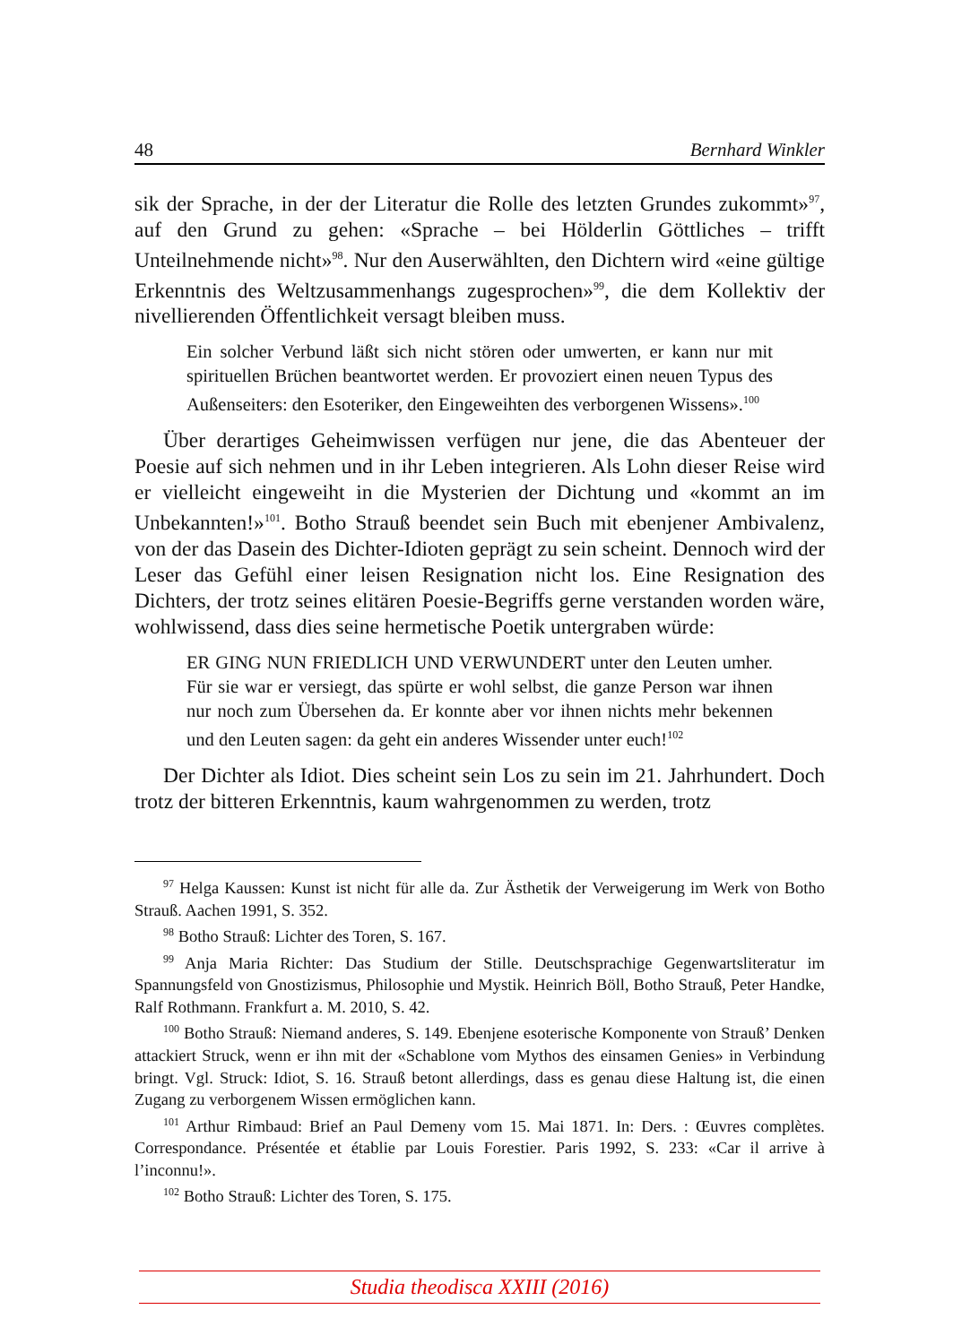48 Bernhard Winkler
sik der Sprache, in der der Literatur die Rolle des letzten Grundes zukommt»<sup>97</sup>, auf den Grund zu gehen: «Sprache – bei Hölderlin Göttliches – trifft Unteilnehmende nicht»<sup>98</sup>. Nur den Auserwählten, den Dichtern wird «eine gültige Erkenntnis des Weltzusammenhangs zugesprochen»<sup>99</sup>, die dem Kollektiv der nivellierenden Öffentlichkeit versagt bleiben muss.
Ein solcher Verbund läßt sich nicht stören oder umwerten, er kann nur mit spirituellen Brüchen beantwortet werden. Er provoziert einen neuen Typus des Außenseiters: den Esoteriker, den Eingeweihten des verborgenen Wissens».<sup>100</sup>
Über derartiges Geheimwissen verfügen nur jene, die das Abenteuer der Poesie auf sich nehmen und in ihr Leben integrieren. Als Lohn dieser Reise wird er vielleicht eingeweiht in die Mysterien der Dichtung und «kommt an im Unbekannten!»<sup>101</sup>. Botho Strauß beendet sein Buch mit ebenjener Ambivalenz, von der das Dasein des Dichter-Idioten geprägt zu sein scheint. Dennoch wird der Leser das Gefühl einer leisen Resignation nicht los. Eine Resignation des Dichters, der trotz seines elitären Poesie-Begriffs gerne verstanden worden wäre, wohlwissend, dass dies seine hermetische Poetik untergraben würde:
ER GING NUN FRIEDLICH UND VERWUNDERT unter den Leuten umher. Für sie war er versiegt, das spürte er wohl selbst, die ganze Person war ihnen nur noch zum Übersehen da. Er konnte aber vor ihnen nichts mehr bekennen und den Leuten sagen: da geht ein anderes Wissender unter euch!<sup>102</sup>
Der Dichter als Idiot. Dies scheint sein Los zu sein im 21. Jahrhundert. Doch trotz der bitteren Erkenntnis, kaum wahrgenommen zu werden, trotz
<sup>97</sup> Helga Kaussen: Kunst ist nicht für alle da. Zur Ästhetik der Verweigerung im Werk von Botho Strauß. Aachen 1991, S. 352.
<sup>98</sup> Botho Strauß: Lichter des Toren, S. 167.
<sup>99</sup> Anja Maria Richter: Das Studium der Stille. Deutschsprachige Gegenwartsliteratur im Spannungsfeld von Gnostizismus, Philosophie und Mystik. Heinrich Böll, Botho Strauß, Peter Handke, Ralf Rothmann. Frankfurt a. M. 2010, S. 42.
<sup>100</sup> Botho Strauß: Niemand anderes, S. 149. Ebenjene esoterische Komponente von Strauß’ Denken attackiert Struck, wenn er ihn mit der «Schablone vom Mythos des einsamen Genies» in Verbindung bringt. Vgl. Struck: Idiot, S. 16. Strauß betont allerdings, dass es genau diese Haltung ist, die einen Zugang zu verborgenem Wissen ermöglichen kann.
<sup>101</sup> Arthur Rimbaud: Brief an Paul Demeny vom 15. Mai 1871. In: Ders. : Œuvres complètes. Correspondance. Présentée et établie par Louis Forestier. Paris 1992, S. 233: «Car il arrive à l’inconnu!».
<sup>102</sup> Botho Strauß: Lichter des Toren, S. 175.
Studia theodisca XXIII (2016)